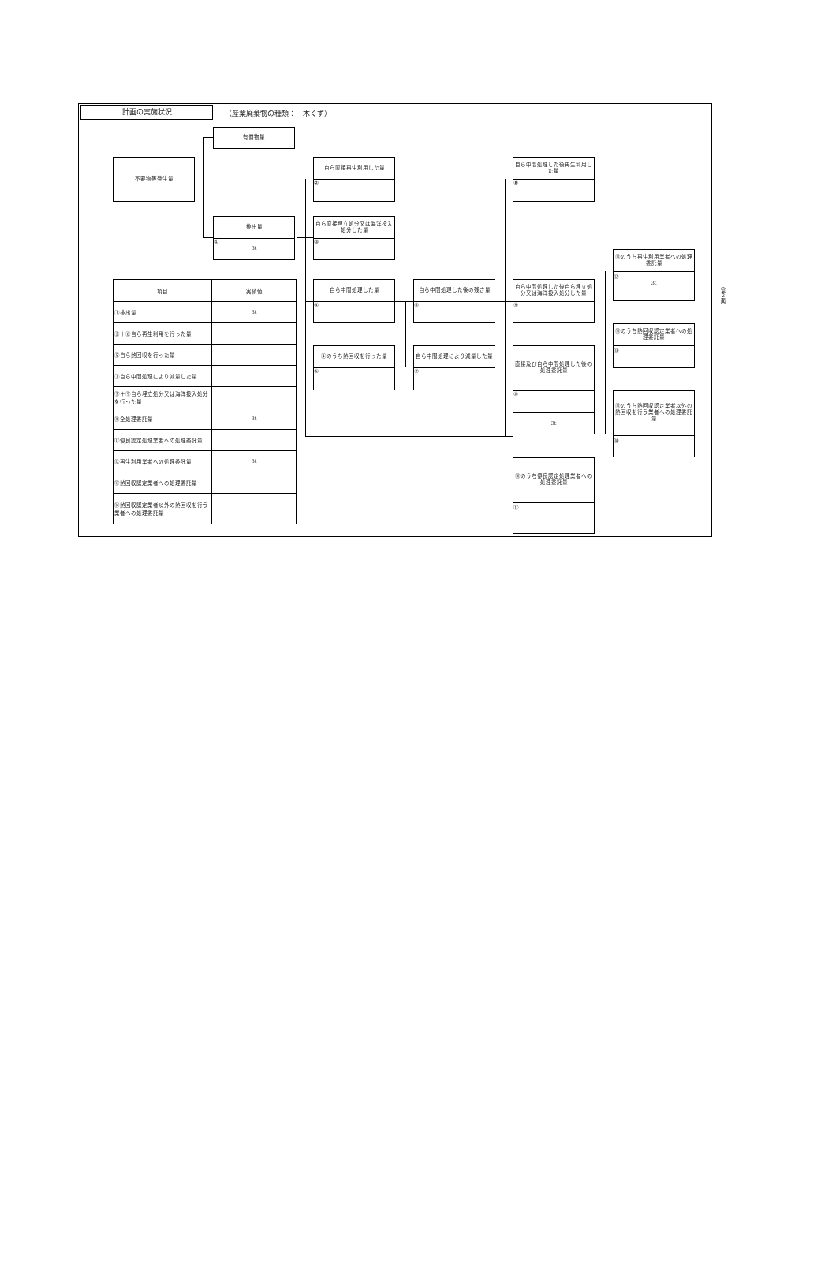計画の実施状況
（産業廃棄物の種類：　木くず）
有償物量
不要物等発生量
排出量
①
3t
自ら直接再生利用した量
②
自ら直接埋立処分又は海洋投入処分した量
③
自ら中間処理した後再生利用した量
⑧
⑩のうち再生利用業者への処理委託量
⑫
3t
自ら中間処理した量
④
自ら中間処理した後の残さ量
⑥
自ら中間処理した後自ら埋立処分又は海洋投入処分した量
⑨
⑩のうち熱回収認定業者への処理委託量
⑬
④のうち熱回収を行った量
⑤
自ら中間処理により減量した量
⑦
直接及び自ら中間処理した後の処理委託量
⑩
3t
⑩のうち熱回収認定業者以外の熱回収を行う業者への処理委託量
⑭
⑩のうち優良認定処理業者への処理委託量
⑪
| 項目 | 実績値 |
| --- | --- |
| ①排出量 | 3t |
| ②＋⑧自ら再生利用を行った量 | |
| ⑤自ら熱回収を行った量 | |
| ⑦自ら中間処理により減量した量 | |
| ③＋⑨自ら埋立処分又は海洋投入処分を行った量 | |
| ⑩全処理委託量 | 3t |
| ⑪優良認定処理業者への処理委託量 | |
| ⑫再生利用業者への処理委託量 | 3t |
| ⑬熱回収認定業者への処理委託量 | |
| ⑭熱回収認定業者以外の熱回収を行う業者への処理委託量 | |
（第２面）